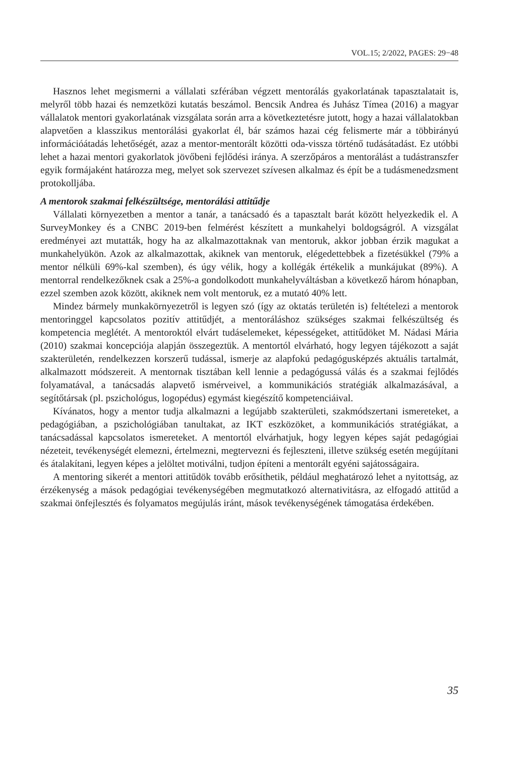VOL.15; 2/2022, PAGES: 29−48
Hasznos lehet megismerni a vállalati szférában végzett mentorálás gyakorlatának tapasztalatait is, melyről több hazai és nemzetközi kutatás beszámol. Bencsik Andrea és Juhász Tímea (2016) a magyar vállalatok mentori gyakorlatának vizsgálata során arra a következtetésre jutott, hogy a hazai vállalatokban alapvetően a klasszikus mentorálási gyakorlat él, bár számos hazai cég felismerte már a többirányú információátadás lehetőségét, azaz a mentor-mentorált közötti oda-vissza történő tudásátadást. Ez utóbbi lehet a hazai mentori gyakorlatok jövőbeni fejlődési iránya. A szerzőpáros a mentorálást a tudástranszfer egyik formájaként határozza meg, melyet sok szervezet szívesen alkalmaz és épít be a tudásmenedzsment protokolljába.
A mentorok szakmai felkészültsége, mentorálási attitűdje
Vállalati környezetben a mentor a tanár, a tanácsadó és a tapasztalt barát között helyezkedik el. A SurveyMonkey és a CNBC 2019-ben felmérést készített a munkahelyi boldogságról. A vizsgálat eredményei azt mutatták, hogy ha az alkalmazottaknak van mentoruk, akkor jobban érzik magukat a munkahelyükön. Azok az alkalmazottak, akiknek van mentoruk, elégedettebbek a fizetésükkel (79% a mentor nélküli 69%-kal szemben), és úgy vélik, hogy a kollégák értékelik a munkájukat (89%). A mentorral rendelkezőknek csak a 25%-a gondolkodott munkahelyváltásban a következő három hónapban, ezzel szemben azok között, akiknek nem volt mentoruk, ez a mutató 40% lett.
Mindez bármely munkakörnyezetről is legyen szó (így az oktatás területén is) feltételezi a mentorok mentoringgel kapcsolatos pozitív attitűdjét, a mentoráláshoz szükséges szakmai felkészültség és kompetencia meglétét. A mentoroktól elvárt tudáselemeket, képességeket, attitűdöket M. Nádasi Mária (2010) szakmai koncepciója alapján összegeztük. A mentortól elvárható, hogy legyen tájékozott a saját szakterületén, rendelkezzen korszerű tudással, ismerje az alapfokú pedagógusképzés aktuális tartalmát, alkalmazott módszereit. A mentornak tisztában kell lennie a pedagógussá válás és a szakmai fejlődés folyamatával, a tanácsadás alapvető ismérveivel, a kommunikációs stratégiák alkalmazásával, a segítőtársak (pl. pszichológus, logopédus) egymást kiegészítő kompetenciáival.
Kívánatos, hogy a mentor tudja alkalmazni a legújabb szakterületi, szakmódszertani ismereteket, a pedagógiában, a pszichológiában tanultakat, az IKT eszközöket, a kommunikációs stratégiákat, a tanácsadással kapcsolatos ismereteket. A mentortól elvárhatjuk, hogy legyen képes saját pedagógiai nézeteit, tevékenységét elemezni, értelmezni, megtervezni és fejleszteni, illetve szükség esetén megújítani és átalakítani, legyen képes a jelöltet motiválni, tudjon építeni a mentorált egyéni sajátosságaira.
A mentoring sikerét a mentori attitűdök tovább erősíthetik, például meghatározó lehet a nyitottság, az érzékenység a mások pedagógiai tevékenységében megmutatkozó alternativitásra, az elfogadó attitűd a szakmai önfejlesztés és folyamatos megújulás iránt, mások tevékenységének támogatása érdekében.
35